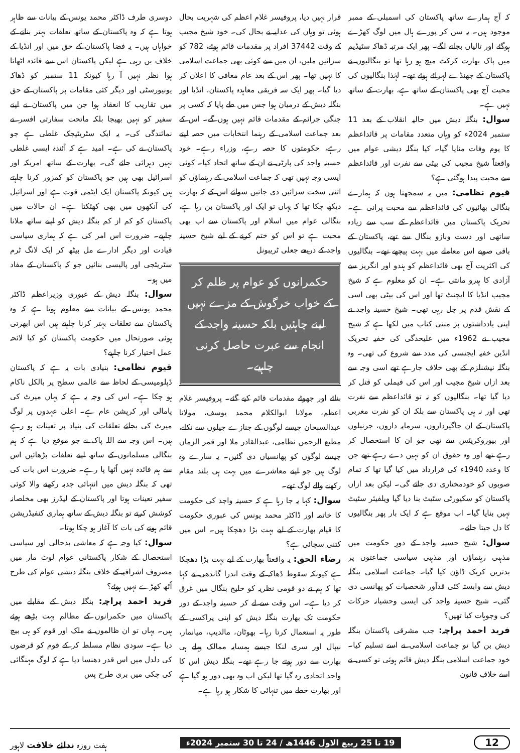کہ آج ہمارے ساتھ پاکستان کی اسمبلی کے ممبر موجود ہیں۔ یہ سن کر پورے ہال میں لوگ کھڑے ہوگئے اور تالیاں بجانے لگے۔ پھر ایک مرتبہ ڈھاکہ سٹیڈیم میں پاک بھارت کرکٹ میچ ہو رہا تھا تو بنگالیوں نے پاکستان کے جھنڈے لہرائے ہوئے تھے۔ لہٰذا بنگالیوں کی محبت آج بھی پاکستان کے ساتھ ہے، بھارت کے ساتھ نہیں ہے۔
سوال: بنگلہ دیش میں حالیہ انقلاب کے بعد 11 ستمبر 2024ء کو وہاں متعدد مقامات پر قائداعظم کا یوم وفات منایا گیا۔ کیا بنگلہ دیشی عوام میں واقعتاً شیخ مجیب کی بیٹی سے نفرت اور قائداعظم سے محبت پیدا ہوگئی ہے؟
قیوم نظامی: میں یہ سمجھتا ہوں کہ ہمارے بنگالی بھائیوں کی قائداعظم سے محبت پرانی ہے۔ تحریک پاکستان میں قائداعظم کے سب سے زیادہ ساتھی اور دست وبازو بنگال سے تھے، پاکستان کے باقی صوبے اس معاملے میں بہت پیچھے تھے۔ بنگالیوں کی اکثریت آج بھی قائداعظم کو ہندو اور انگریز سے آزادی کا ہیرو مانتی ہے۔ ان کو معلوم ہے کہ شیخ مجیب انڈیا کا ایجنٹ تھا اور اس کی بیٹی بھی اسی کے نقش قدم پر چل رہی تھی۔ شیخ حسینہ واجد نے اپنی یادداشتوں پر مبنی کتاب میں لکھا ہے کہ شیخ مجیب نے 1962ء میں علیحدگی کی خفیہ تحریک انڈین خفیہ ایجنسی کی مدد سے شروع کی تھی۔ وہ بنگلہ نیشنلزم کے بھی خلاف جارہے تھے اسی وجہ سے بعد ازاں شیخ مجیب اور اس کی فیملی کو قتل کر دیا گیا تھا۔ بنگالیوں کو نہ تو قائداعظم سے نفرت تھی اور نہ ہی پاکستان سے بلکہ ان کو نفرت مغربی پاکستان کے ان جاگیرداروں، سرمایہ داروں، جرنیلوں اور بیوروکریٹس سے تھی جو ان کا استحصال کر رہے تھے اور وہ حقوق ان کو نہیں دے رہے تھے جن کا وعدہ 1940ء کی قرارداد میں کیا گیا تھا کہ تمام صوبوں کو خودمختاری دی جائے گی۔ لیکن بعد ازاں پاکستان کو سکیورٹی سٹیٹ بنا دیا گیا ویلفیئر سٹیٹ نہیں بنایا گیا۔ اب موقع ہے کہ ایک بار پھر بنگالیوں کا دل جیتا جائے۔
سوال: شیخ حسینہ واجد کے دورِ حکومت میں مذہبی رہنماؤں اور مذہبی سیاسی جماعتوں پر بدترین کریک ڈاؤن کیا گیا۔ جماعت اسلامی بنگلہ دیش سے وابستہ کئی قدآور شخصیات کو پھانسی دی گئی۔ شیخ حسینہ واجد کی ایسی وحشیانہ حرکات کی وجوہات کیا تھیں؟
فرید احمد پراچہ: جب مشرقی پاکستان بنگلہ دیش بن گیا تو جماعت اسلامی نے اسے تسلیم کیا۔ خود جماعت اسلامی بنگلہ دیش قائم ہوئی تو کسی نے اسے خلافِ قانون
قرار نہیں دیا، پروفیسر غلام اعظم کی شہریت بحال ہوئی تو وہاں کی عدلیہ نے بحال کی۔ خود شیخ مجیب کے وقت 37442 افراد پر مقدمات قائم ہوئے، 782 کو سزائیں ملیں، ان میں سے کوئی بھی جماعت اسلامی کا نہیں تھا۔ پھر اس کے بعد عام معافی کا اعلان کر دیا گیا۔ پھر ایک سہ فریقی معاہدہ پاکستان، انڈیا اور بنگلہ دیش کے درمیان ہوا جس میں طے پایا کہ کسی پر جنگی جرائم کے مقدمات قائم نہیں ہوں گے۔ اس کے بعد جماعت اسلامی کے رہنما انتخابات میں حصہ لیتے رہے، حکومتوں کا حصہ رہے، وزراء رہے۔ خود حسینہ واجد کی پارٹی نے ان کے ساتھ اتحاد کیا۔ کوئی ایسی وجہ نہیں تھی کہ جماعت اسلامی کے رہنماؤں کو اتنی سخت سزائیں دی جاتیں سوائے اس کے کہ بھارت دیکھ چکا تھا کہ یہاں تو ایک اور پاکستان بن رہا ہے، بنگالی عوام میں اسلام اور پاکستان سے اب بھی محبت ہے تو اس کو ختم کرنے کے لیے شیخ حسینہ واجد کے ذریعے جعلی ٹریبونل
حکمرانوں کو عوام پر ظلم کر کے خواب خرگوش کے مزے نہیں لینے چاہئیں بلکہ حسینہ واجد کے انجام سے عبرت حاصل کرنی چاہیے۔
بنائے اور جھوٹے مقدمات قائم کیے گئے۔ پروفیسر غلام اعظم، مولانا ابوالکلام محمد یوسف، مولانا عبدالسبحان جیسے لوگوں کے جنازے جیلوں سے نکلے، مطیع الرحمن نظامی، عبدالقادر ملا اور قمر الزماں جیسے لوگوں کو پھانسیاں دی گئیں۔ یہ سارے وہ لوگ ہیں جو اپنے معاشرے میں بہت ہی بلند مقام رکھنے والے لوگ تھے۔
سوال: کہا یہ جا رہا ہے کہ حسینہ واجد کی حکومت کا خاتمہ اور ڈاکٹر محمد یونس کی عبوری حکومت کا قیام بھارت کے لیے بہت بڑا دھچکا ہیں۔ اس میں کتنی سچائی ہے؟
رضاء الحق: یہ واقعتاً بھارت کے لیے بہت بڑا دھچکا ہے کیونکہ سقوط ڈھاکہ کے وقت اندرا گاندھی نے کہا تھا کہ ہم نے دو قومی نظریہ کو خلیج بنگال میں غرق کر دیا ہے۔ اس وقت سے لے کر حسینہ واجد کے دور حکومت تک بھارت بنگلہ دیش کو اپنی پراکسی کے طور پہ استعمال کرتا رہا۔ بھوٹان، مالدیپ، میانمار، نیپال اور سری لنکا جیسے ہمسایہ ممالک پہلے ہی بھارت سے دور ہوتے جا رہے تھے۔ بنگلہ دیش اس کا واحد اتحادی رہ گیا تھا لیکن اب وہ بھی دور ہو گیا ہے اور بھارت خطے میں تنہائی کا شکار ہو رہا ہے۔
دوسری طرف ڈاکٹر محمد یونس کے بیانات سے ظاہر ہوتا ہے کہ وہ پاکستان کے ساتھ تعلقات بہتر بنانے کے خواہاں ہیں۔ یہ فضا پاکستان کے حق میں اور انڈیا کے خلاف بن رہی ہے لیکن پاکستان اس سے فائدہ اٹھاتا ہوا نظر نہیں آ رہا کیونکہ 11 ستمبر کو ڈھاکہ یونیورسٹی اور دیگر کئی مقامات پر پاکستان کے حق میں تقاریب کا انعقاد ہوا جن میں پاکستان نے اپنے سفیر کو نہیں بھیجا بلکہ ماتحت سفارتی افسر نے نمائندگی کی۔ یہ ایک سٹریٹیجک غلطی ہے جو پاکستان نے کی ہے۔ امید ہے کہ آئندہ ایسی غلطی نہیں دہرائی جائے گی۔ بھارت کے ساتھ امریکہ اور اسرائیل بھی ہیں جو پاکستان کو کمزور کرنا چاہتے ہیں کیونکہ پاکستان ایک ایٹمی قوت ہے اور اسرائیل کی آنکھوں میں بھی کھٹکتا ہے۔ ان حالات میں پاکستان کو کم از کم بنگلہ دیش کو اپنے ساتھ ملانا چاہیے۔ ضرورت اس امر کی ہے کہ ہماری سیاسی قیادت اور دیگر ادارے مل بیٹھ کر ایک لانگ ٹرم سٹریٹجی اور پالیسی بنائیں جو کہ پاکستان کے مفاد میں ہو۔
سوال: بنگلہ دیش کے عبوری وزیراعظم ڈاکٹر محمد یونس کے بیانات سے معلوم ہوتا ہے کہ وہ پاکستان سے تعلقات بہتر کرنا چاہتے ہیں اس ابھرتی ہوئی صورتحال میں حکومت پاکستان کو کیا لائحہ عمل اختیار کرنا چاہیے؟
قیوم نظامی: بنیادی بات یہ ہے کہ پاکستان ڈپلومیسی کے لحاظ سے عالمی سطح پر بالکل ناکام ہو چکا ہے۔ اس کی وجہ یہ ہے کہ یہاں میرٹ کی پامالی اور کرپشن عام ہے۔ اعلیٰ عہدوں پر لوگ میرٹ کی بجائے تعلقات کی بنیاد پر تعینات ہو رہے ہیں۔ اس وجہ سے اللہ پاک نے جو موقع دیا ہے کہ ہم بنگالی مسلمانوں کے ساتھ اپنے تعلقات بڑھائیں اس سے ہم فائدہ نہیں اُٹھا پا رہے۔ ضرورت اس بات کی تھی کہ بنگلہ دیش میں انتہائی جذبہ رکھنے والا کوئی سفیر تعینات ہوتا اور پاکستان کے لیڈرز بھی مخلصانہ کوشش کرتے تو بنگلہ دیش کے ساتھ ہماری کنفیڈریشن قائم ہونے کی بات کا آغاز ہو چکا ہوتا۔
سوال: کیا وجہ ہے کہ معاشی بدحالی اور سیاسی استحصال کے شکار پاکستانی عوام لوٹ مار میں مصروف اشرافیہ کے خلاف بنگلہ دیشی عوام کی طرح اُٹھ کھڑے نہیں ہوئے؟
فرید احمد پراچہ: بنگلہ دیش کے مقابلے میں پاکستان میں حکمرانوں کے مظالم بہت بڑھے ہوئے ہیں۔ یہاں تو ان ظالموں نے ملک اور قوم کو ہی بیچ دیا ہے۔ سودی نظام مسلط کر کے قوم کو قرضوں کی دلدل میں اس قدر دھنسا دیا ہے کہ لوگ مہنگائی کی چکی میں بری طرح پس
12 19 تا 25 ربیع الاول 1446ھ / 24 تا 30 ستمبر 2024ء ہفت روزہ ندائے خلافت لاہور